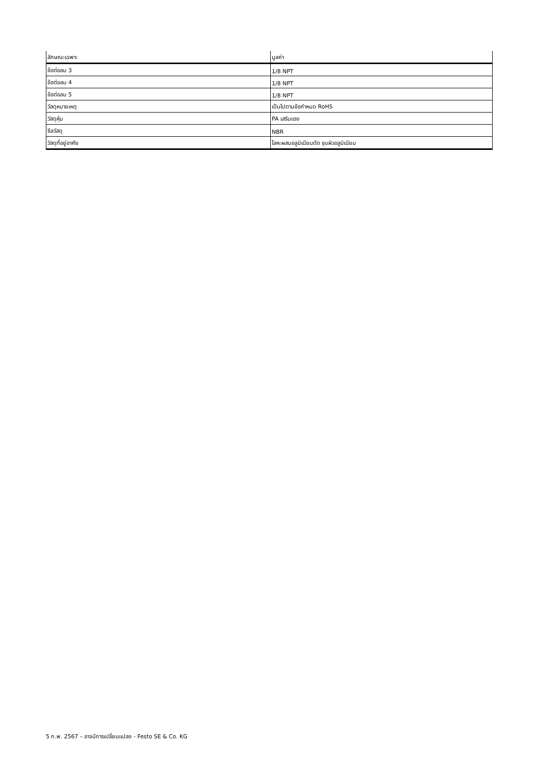| ลักษณะเฉพาะ | มูลค่า |
| --- | --- |
| ข้อต่อลม 3 | 1/8 NPT |
| ข้อต่อลม 4 | 1/8 NPT |
| ข้อต่อลม 5 | 1/8 NPT |
| วัสดุหมายเหตุ | เป็นไปตามข้อกำหนด RoHS |
| วัสดุหุ้ม | PA เสริมแรง |
| ซีลวัสดุ | NBR |
| วัสดุที่อยู่อาศัย | โลหะผสมอลูมิเนียมดัด ชุบผิวอลูมิเนียม |
5 ก.พ. 2567 – อาจมีการเปลี่ยนแปลง - Festo SE & Co. KG